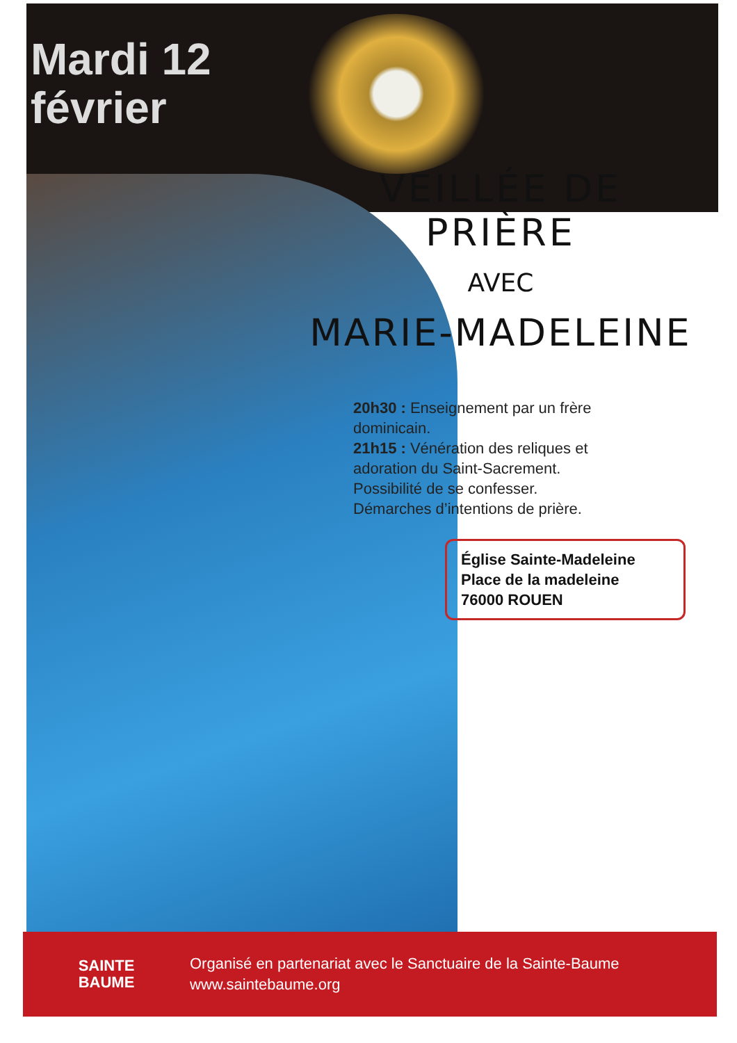Mardi 12
février
VEILLÉE DE PRIÈRE
AVEC
MARIE-MADELEINE
20h30 : Enseignement par un frère dominicain.
21h15 : Vénération des reliques et adoration du Saint-Sacrement.
Possibilité de se confesser.
Démarches d’intentions de prière.
Église Sainte-Madeleine
Place de la madeleine
76000 ROUEN
SAINTE
BAUME
Organisé en partenariat avec le Sanctuaire de la Sainte-Baume
www.saintebaume.org